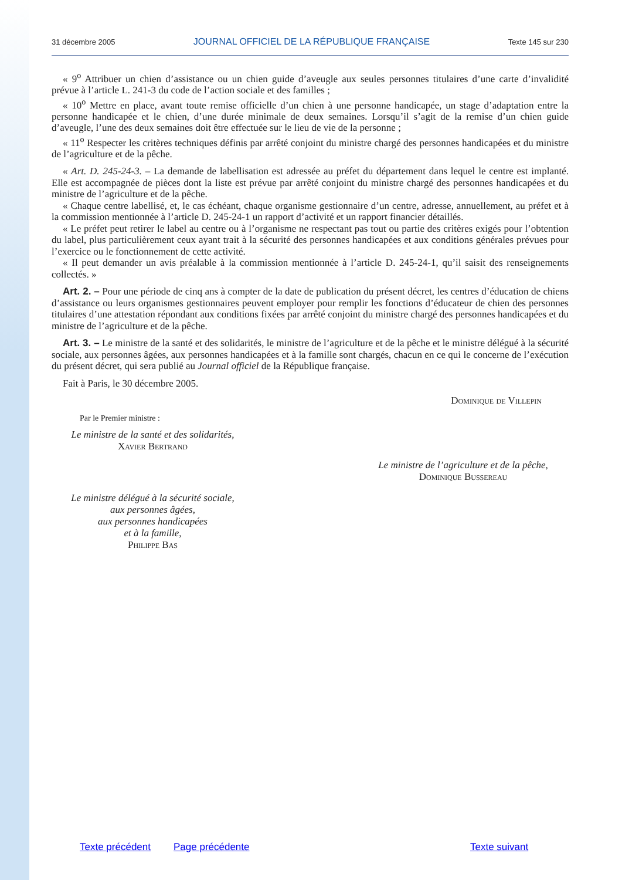31 décembre 2005 JOURNAL OFFICIEL DE LA RÉPUBLIQUE FRANÇAISE Texte 145 sur 230
« 9<sup>o</sup> Attribuer un chien d’assistance ou un chien guide d’aveugle aux seules personnes titulaires d’une carte d’invalidité prévue à l’article L. 241-3 du code de l’action sociale et des familles ;
« 10<sup>o</sup> Mettre en place, avant toute remise officielle d’un chien à une personne handicapée, un stage d’adaptation entre la personne handicapée et le chien, d’une durée minimale de deux semaines. Lorsqu’il s’agit de la remise d’un chien guide d’aveugle, l’une des deux semaines doit être effectuée sur le lieu de vie de la personne ;
« 11<sup>o</sup> Respecter les critères techniques définis par arrêté conjoint du ministre chargé des personnes handicapées et du ministre de l’agriculture et de la pêche.
« Art. D. 245-24-3. – La demande de labellisation est adressée au préfet du département dans lequel le centre est implanté. Elle est accompagnée de pièces dont la liste est prévue par arrêté conjoint du ministre chargé des personnes handicapées et du ministre de l’agriculture et de la pêche.
« Chaque centre labellisé, et, le cas échéant, chaque organisme gestionnaire d’un centre, adresse, annuellement, au préfet et à la commission mentionnée à l’article D. 245-24-1 un rapport d’activité et un rapport financier détaillés.
« Le préfet peut retirer le label au centre ou à l’organisme ne respectant pas tout ou partie des critères exigés pour l’obtention du label, plus particulièrement ceux ayant trait à la sécurité des personnes handicapées et aux conditions générales prévues pour l’exercice ou le fonctionnement de cette activité.
« Il peut demander un avis préalable à la commission mentionnée à l’article D. 245-24-1, qu’il saisit des renseignements collectés. »
Art. 2. – Pour une période de cinq ans à compter de la date de publication du présent décret, les centres d’éducation de chiens d’assistance ou leurs organismes gestionnaires peuvent employer pour remplir les fonctions d’éducateur de chien des personnes titulaires d’une attestation répondant aux conditions fixées par arrêté conjoint du ministre chargé des personnes handicapées et du ministre de l’agriculture et de la pêche.
Art. 3. – Le ministre de la santé et des solidarités, le ministre de l’agriculture et de la pêche et le ministre délégué à la sécurité sociale, aux personnes âgées, aux personnes handicapées et à la famille sont chargés, chacun en ce qui le concerne de l’exécution du présent décret, qui sera publié au Journal officiel de la République française.
Fait à Paris, le 30 décembre 2005.
Dominique de Villepin
Par le Premier ministre :
Le ministre de la santé et des solidarités,
Xavier Bertrand
Le ministre de l’agriculture et de la pêche,
Dominique Bussereau
Le ministre délégué à la sécurité sociale,
aux personnes âgées,
aux personnes handicapées
et à la famille,
Philippe Bas
Texte précédent Page précédente Texte suivant